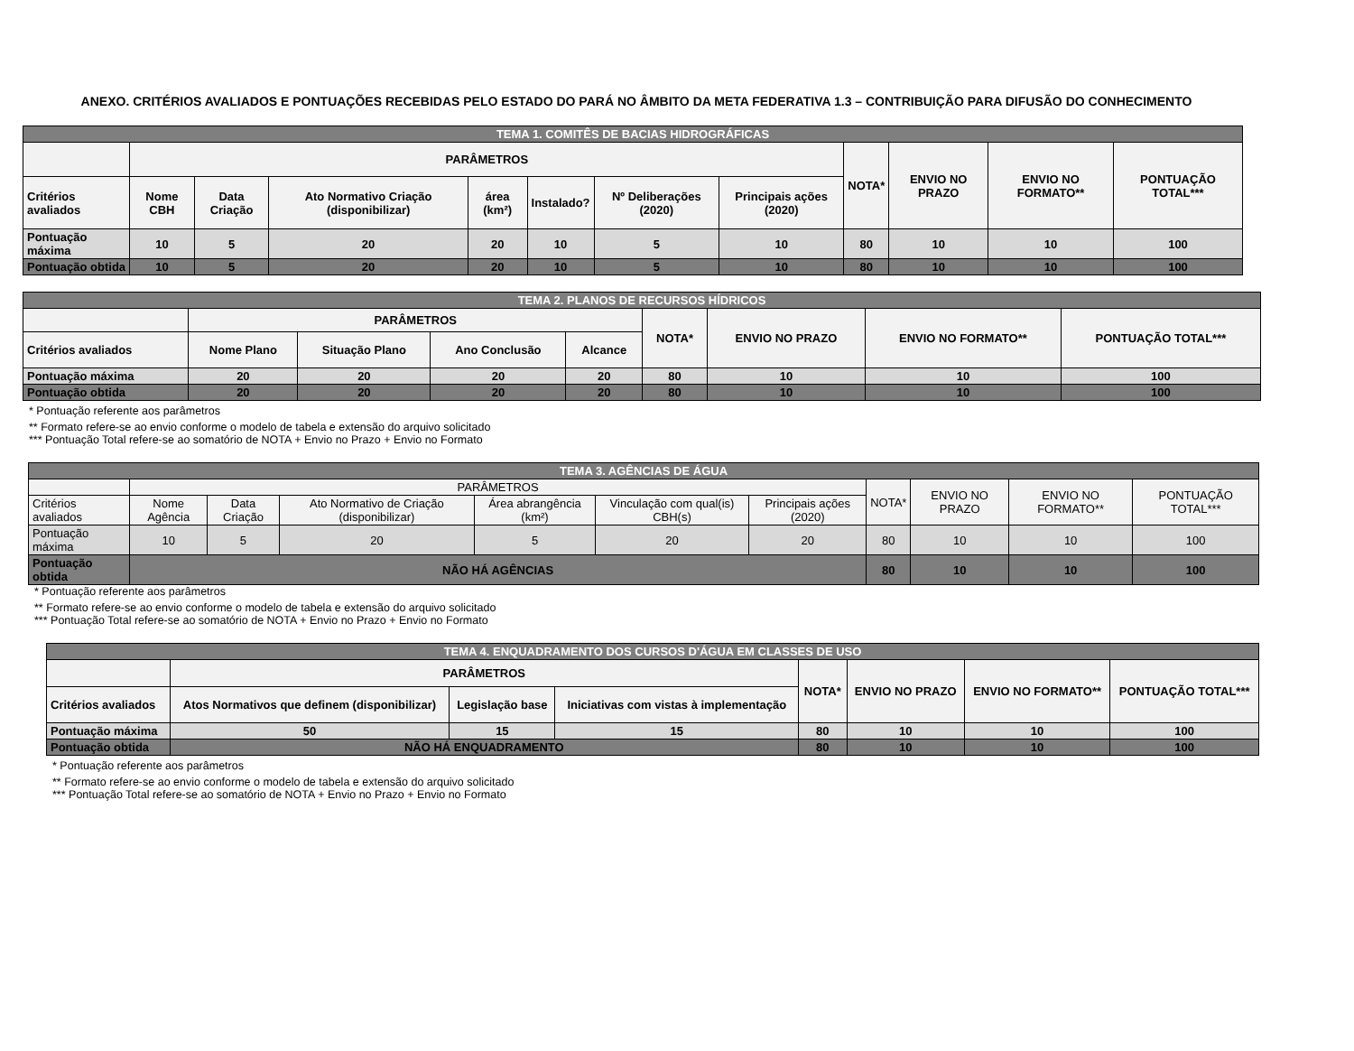ANEXO. CRITÉRIOS AVALIADOS E PONTUAÇÕES RECEBIDAS PELO ESTADO DO PARÁ NO ÂMBITO DA META FEDERATIVA 1.3 – CONTRIBUIÇÃO PARA DIFUSÃO DO CONHECIMENTO
| TEMA 1. COMITÊS DE BACIAS HIDROGRÁFICAS | | | | | | | | | | | |
| | PARÂMETROS | | | | | | | NOTA* | ENVIO NO PRAZO | ENVIO NO FORMATO** | PONTUAÇÃO TOTAL*** |
| Critérios avaliados | Nome CBH | Data Criação | Ato Normativo Criação (disponibilizar) | área (km²) | Instalado? | Nº Deliberações (2020) | Principais ações (2020) | | | | |
| Pontuação máxima | 10 | 5 | 20 | 20 | 10 | 5 | 10 | 80 | 10 | 10 | 100 |
| Pontuação obtida | 10 | 5 | 20 | 20 | 10 | 5 | 10 | 80 | 10 | 10 | 100 |
| TEMA 2. PLANOS DE RECURSOS HÍDRICOS | | | | | | | | |
| | PARÂMETROS | | | | NOTA* | ENVIO NO PRAZO | ENVIO NO FORMATO** | PONTUAÇÃO TOTAL*** |
| Critérios avaliados | Nome Plano | Situação Plano | Ano Conclusão | Alcance | | | | |
| Pontuação máxima | 20 | 20 | 20 | 20 | 80 | 10 | 10 | 100 |
| Pontuação obtida | 20 | 20 | 20 | 20 | 80 | 10 | 10 | 100 |
* Pontuação referente aos parâmetros
** Formato refere-se ao envio conforme o modelo de tabela e extensão do arquivo solicitado
*** Pontuação Total refere-se ao somatório de NOTA + Envio no Prazo + Envio no Formato
| TEMA 3. AGÊNCIAS DE ÁGUA | | | | | | | | | | |
| | PARÂMETROS | | | | | | NOTA* | ENVIO NO PRAZO | ENVIO NO FORMATO** | PONTUAÇÃO TOTAL*** |
| Critérios avaliados | Nome Agência | Data Criação | Ato Normativo de Criação (disponibilizar) | Área abrangência (km²) | Vinculação com qual(is) CBH(s) | Principais ações (2020) | | | | |
| Pontuação máxima | 10 | 5 | 20 | 5 | 20 | 20 | 80 | 10 | 10 | 100 |
| Pontuação obtida | NÃO HÁ AGÊNCIAS | | | | | | 80 | 10 | 10 | 100 |
* Pontuação referente aos parâmetros
** Formato refere-se ao envio conforme o modelo de tabela e extensão do arquivo solicitado
*** Pontuação Total refere-se ao somatório de NOTA + Envio no Prazo + Envio no Formato
| TEMA 4. ENQUADRAMENTO DOS CURSOS D'ÁGUA EM CLASSES DE USO | | | | | | | |
| | PARÂMETROS | | | NOTA* | ENVIO NO PRAZO | ENVIO NO FORMATO** | PONTUAÇÃO TOTAL*** |
| Critérios avaliados | Atos Normativos que definem (disponibilizar) | Legislação base | Iniciativas com vistas à implementação | | | | |
| Pontuação máxima | 50 | 15 | 15 | 80 | 10 | 10 | 100 |
| Pontuação obtida | NÃO HÁ ENQUADRAMENTO | | | 80 | 10 | 10 | 100 |
* Pontuação referente aos parâmetros
** Formato refere-se ao envio conforme o modelo de tabela e extensão do arquivo solicitado
*** Pontuação Total refere-se ao somatório de NOTA + Envio no Prazo + Envio no Formato